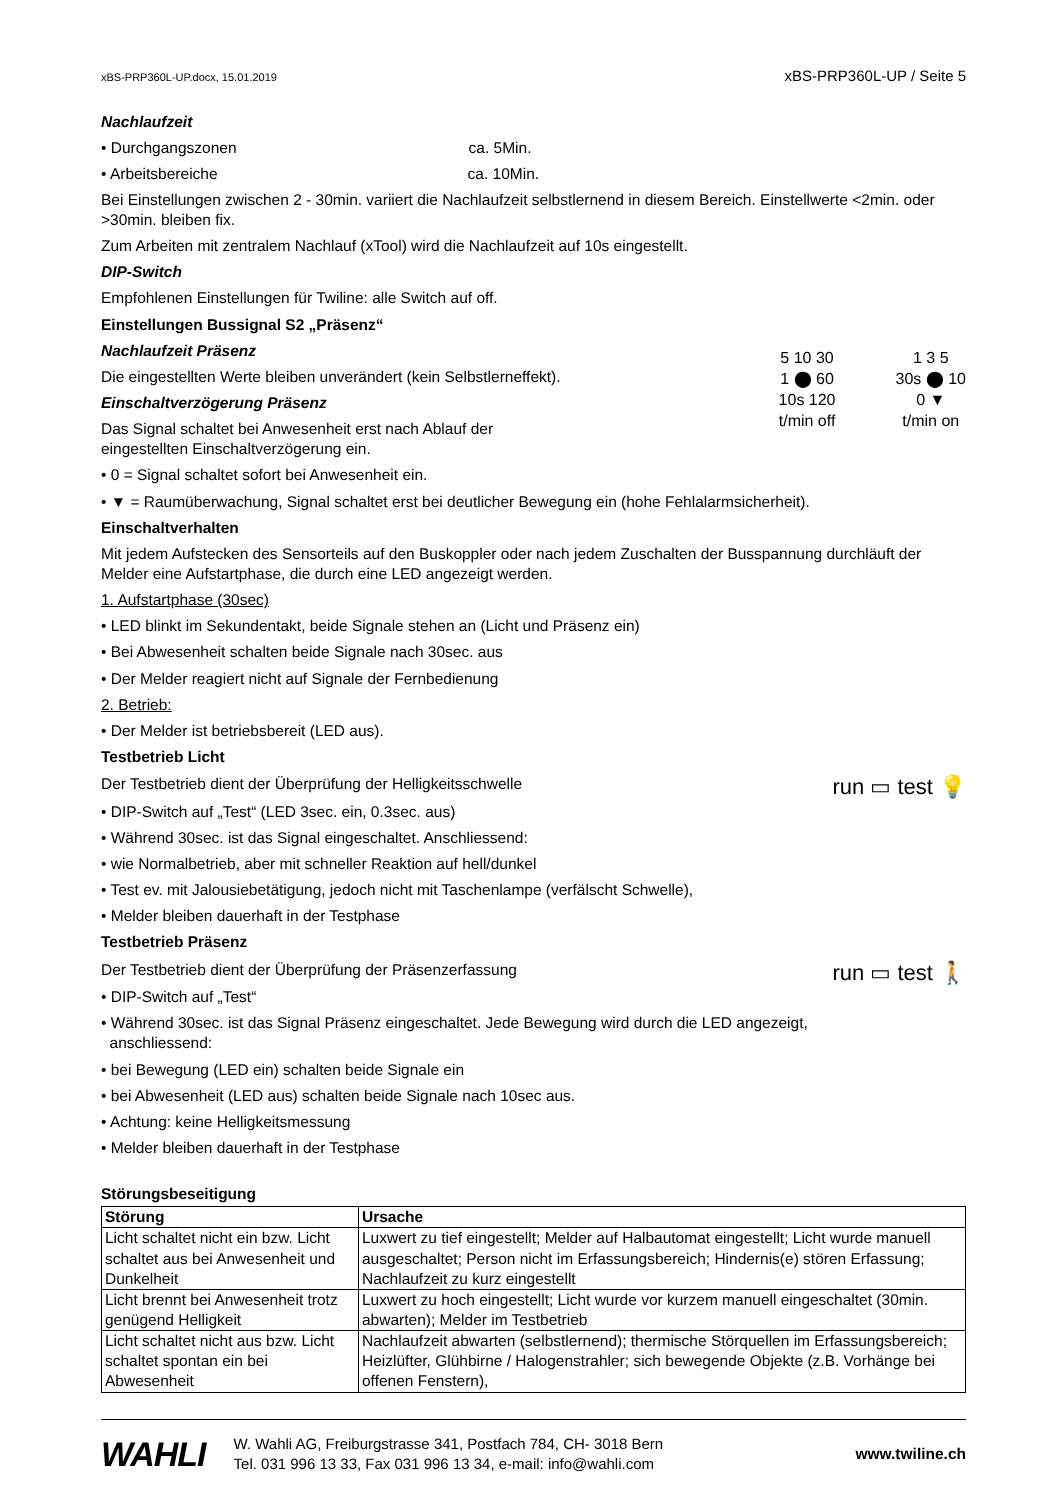xBS-PRP360L-UP.docx, 15.01.2019 xBS-PRP360L-UP / Seite 5
Nachlaufzeit
• Durchgangszonen ca. 5Min.
• Arbeitsbereiche ca. 10Min.
Bei Einstellungen zwischen 2 - 30min. variiert die Nachlaufzeit selbstlernend in diesem Bereich. Einstellwerte <2min. oder >30min. bleiben fix.
Zum Arbeiten mit zentralem Nachlauf (xTool) wird die Nachlaufzeit auf 10s eingestellt.
DIP-Switch
Empfohlenen Einstellungen für Twiline: alle Switch auf off.
Einstellungen Bussignal S2 „Präsenz“
Nachlaufzeit Präsenz
Die eingestellten Werte bleiben unverändert (kein Selbstlerneffekt).
Einschaltverzögerung Präsenz
Das Signal schaltet bei Anwesenheit erst nach Ablauf der
eingestellten Einschaltverzögerung ein.
5 10 30
1 ⬤ 60
10s 120
t/min off
1 3 5
30s ⬤ 10
0 ▼
t/min on
• 0 = Signal schaltet sofort bei Anwesenheit ein.
• ▼ = Raumüberwachung, Signal schaltet erst bei deutlicher Bewegung ein (hohe Fehlalarmsicherheit).
Einschaltverhalten
Mit jedem Aufstecken des Sensorteils auf den Buskoppler oder nach jedem Zuschalten der Busspannung durchläuft der Melder eine Aufstartphase, die durch eine LED angezeigt werden.
1. Aufstartphase (30sec)
• LED blinkt im Sekundentakt, beide Signale stehen an (Licht und Präsenz ein)
• Bei Abwesenheit schalten beide Signale nach 30sec. aus
• Der Melder reagiert nicht auf Signale der Fernbedienung
2. Betrieb:
• Der Melder ist betriebsbereit (LED aus).
Testbetrieb Licht
Der Testbetrieb dient der Überprüfung der Helligkeitsschwelle
run ▭ test 💡
• DIP-Switch auf „Test“ (LED 3sec. ein, 0.3sec. aus)
• Während 30sec. ist das Signal eingeschaltet. Anschliessend:
• wie Normalbetrieb, aber mit schneller Reaktion auf hell/dunkel
• Test ev. mit Jalousiebetätigung, jedoch nicht mit Taschenlampe (verfälscht Schwelle),
• Melder bleiben dauerhaft in der Testphase
Testbetrieb Präsenz
Der Testbetrieb dient der Überprüfung der Präsenzerfassung
run ▭ test 🚶
• DIP-Switch auf „Test“
• Während 30sec. ist das Signal Präsenz eingeschaltet. Jede Bewegung wird durch die LED angezeigt,
anschliessend:
• bei Bewegung (LED ein) schalten beide Signale ein
• bei Abwesenheit (LED aus) schalten beide Signale nach 10sec aus.
• Achtung: keine Helligkeitsmessung
• Melder bleiben dauerhaft in der Testphase
Störungsbeseitigung
| Störung | Ursache |
| --- | --- |
| Licht schaltet nicht ein bzw. Licht schaltet aus bei Anwesenheit und Dunkelheit | Luxwert zu tief eingestellt; Melder auf Halbautomat eingestellt; Licht wurde manuell ausgeschaltet; Person nicht im Erfassungsbereich; Hindernis(e) stören Erfassung; Nachlaufzeit zu kurz eingestellt |
| Licht brennt bei Anwesenheit trotz genügend Helligkeit | Luxwert zu hoch eingestellt; Licht wurde vor kurzem manuell eingeschaltet (30min. abwarten); Melder im Testbetrieb |
| Licht schaltet nicht aus bzw. Licht schaltet spontan ein bei Abwesenheit | Nachlaufzeit abwarten (selbstlernend); thermische Störquellen im Erfassungsbereich; Heizlüfter, Glühbirne / Halogenstrahler; sich bewegende Objekte (z.B. Vorhänge bei offenen Fenstern), |
WAHLI W. Wahli AG, Freiburgstrasse 341, Postfach 784, CH- 3018 Bern
Tel. 031 996 13 33, Fax 031 996 13 34, e-mail: info@wahli.com www.twiline.ch